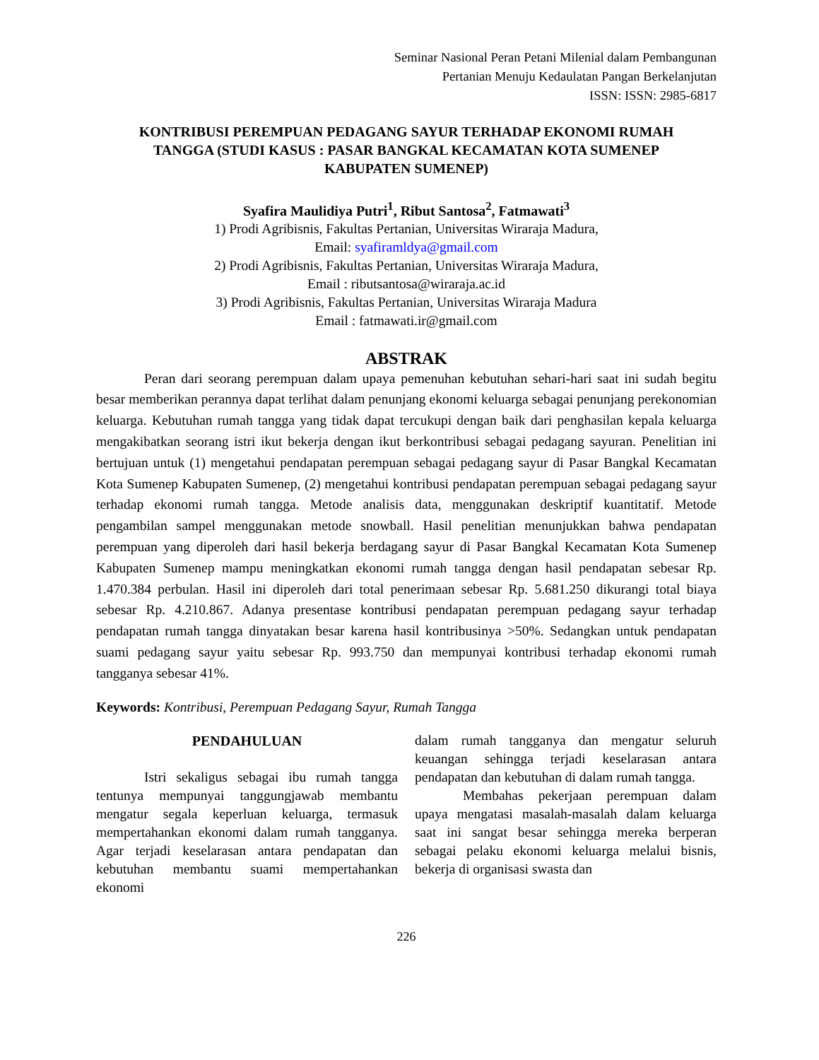Seminar Nasional Peran Petani Milenial dalam Pembangunan
Pertanian Menuju Kedaulatan Pangan Berkelanjutan
ISSN: ISSN: 2985-6817
KONTRIBUSI PEREMPUAN PEDAGANG SAYUR TERHADAP EKONOMI RUMAH TANGGA (STUDI KASUS : PASAR BANGKAL KECAMATAN KOTA SUMENEP KABUPATEN SUMENEP)
Syafira Maulidiya Putri<sup>1</sup>, Ribut Santosa<sup>2</sup>, Fatmawati<sup>3</sup>
1) Prodi Agribisnis, Fakultas Pertanian, Universitas Wiraraja Madura,
Email: syafiramldya@gmail.com
2) Prodi Agribisnis, Fakultas Pertanian, Universitas Wiraraja Madura,
Email : ributsantosa@wiraraja.ac.id
3) Prodi Agribisnis, Fakultas Pertanian, Universitas Wiraraja Madura
Email : fatmawati.ir@gmail.com
ABSTRAK
Peran dari seorang perempuan dalam upaya pemenuhan kebutuhan sehari-hari saat ini sudah begitu besar memberikan perannya dapat terlihat dalam penunjang ekonomi keluarga sebagai penunjang perekonomian keluarga. Kebutuhan rumah tangga yang tidak dapat tercukupi dengan baik dari penghasilan kepala keluarga mengakibatkan seorang istri ikut bekerja dengan ikut berkontribusi sebagai pedagang sayuran. Penelitian ini bertujuan untuk (1) mengetahui pendapatan perempuan sebagai pedagang sayur di Pasar Bangkal Kecamatan Kota Sumenep Kabupaten Sumenep, (2) mengetahui kontribusi pendapatan perempuan sebagai pedagang sayur terhadap ekonomi rumah tangga. Metode analisis data, menggunakan deskriptif kuantitatif. Metode pengambilan sampel menggunakan metode snowball. Hasil penelitian menunjukkan bahwa pendapatan perempuan yang diperoleh dari hasil bekerja berdagang sayur di Pasar Bangkal Kecamatan Kota Sumenep Kabupaten Sumenep mampu meningkatkan ekonomi rumah tangga dengan hasil pendapatan sebesar Rp. 1.470.384 perbulan. Hasil ini diperoleh dari total penerimaan sebesar Rp. 5.681.250 dikurangi total biaya sebesar Rp. 4.210.867. Adanya presentase kontribusi pendapatan perempuan pedagang sayur terhadap pendapatan rumah tangga dinyatakan besar karena hasil kontribusinya >50%. Sedangkan untuk pendapatan suami pedagang sayur yaitu sebesar Rp. 993.750 dan mempunyai kontribusi terhadap ekonomi rumah tangganya sebesar 41%.
Keywords: Kontribusi, Perempuan Pedagang Sayur, Rumah Tangga
PENDAHULUAN
Istri sekaligus sebagai ibu rumah tangga tentunya mempunyai tanggungjawab membantu mengatur segala keperluan keluarga, termasuk mempertahankan ekonomi dalam rumah tangganya. Agar terjadi keselarasan antara pendapatan dan kebutuhan membantu suami mempertahankan ekonomi
dalam rumah tangganya dan mengatur seluruh keuangan sehingga terjadi keselarasan antara pendapatan dan kebutuhan di dalam rumah tangga.
Membahas pekerjaan perempuan dalam upaya mengatasi masalah-masalah dalam keluarga saat ini sangat besar sehingga mereka berperan sebagai pelaku ekonomi keluarga melalui bisnis, bekerja di organisasi swasta dan
226